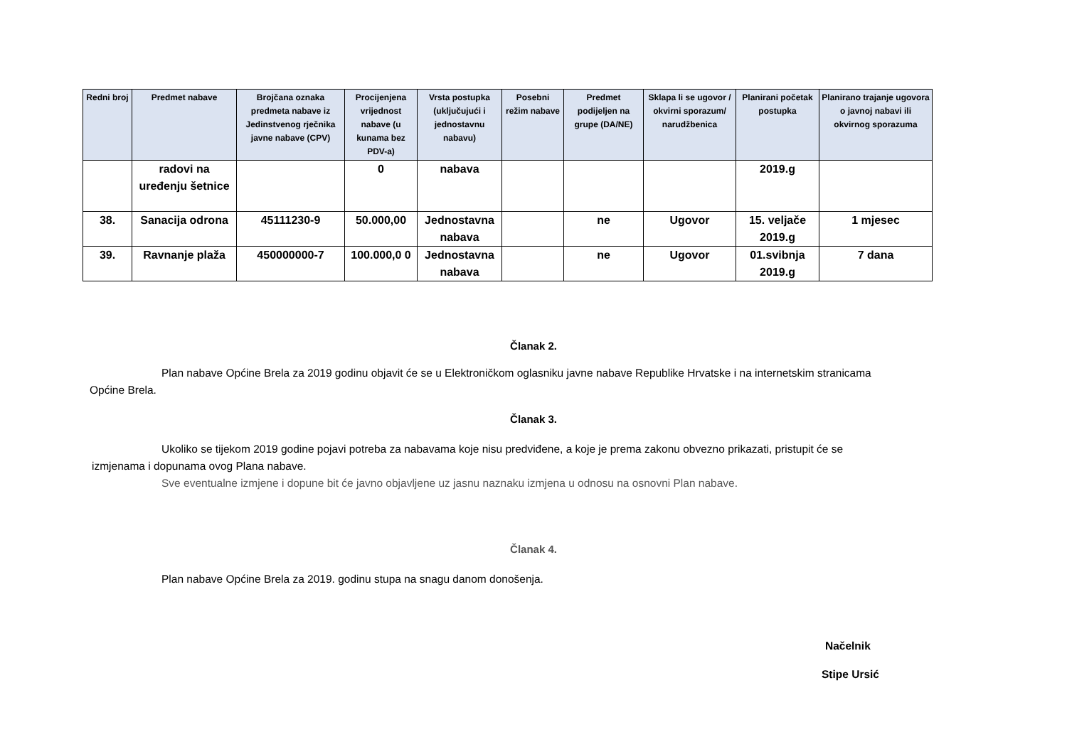| Redni broj | Predmet nabave | Brojčana oznaka predmeta nabave iz Jedinstvenog rječnika javne nabave (CPV) | Procijenjena vrijednost nabave (u kunama bez PDV-a) | Vrsta postupka (uključujući i jednostavnu nabavu) | Posebni režim nabave | Predmet podijeljen na grupe (DA/NE) | Sklapa li se ugovor / okvirni sporazum/ narudžbenica | Planirani početak postupka | Planirano trajanje ugovora o javnoj nabavi ili okvirnog sporazuma |
| --- | --- | --- | --- | --- | --- | --- | --- | --- | --- |
| | radovi na uređenju šetnice | | 0 | nabava | | | | 2019.g | |
| 38. | Sanacija odrona | 45111230-9 | 50.000,00 | Jednostavna nabava | | ne | Ugovor | 15. veljače 2019.g | 1 mjesec |
| 39. | Ravnanje plaža | 450000000-7 | 100.000,0 0 | Jednostavna nabava | | ne | Ugovor | 01.svibnja 2019.g | 7 dana |
Članak 2.
Plan nabave Općine Brela za 2019 godinu objavit će se u Elektroničkom oglasniku javne nabave Republike Hrvatske i na internetskim stranicama
Općine Brela.
Članak 3.
Ukoliko se tijekom 2019 godine pojavi potreba za nabavama koje nisu predviđene, a koje je prema zakonu obvezno prikazati, pristupit će se
izmjenama i dopunama ovog Plana nabave.
Sve eventualne izmjene i dopune bit će javno objavljene uz jasnu naznaku izmjena u odnosu na osnovni Plan nabave.
Članak 4.
Plan nabave Općine Brela za 2019. godinu stupa na snagu danom donošenja.
Načelnik
Stipe Ursić